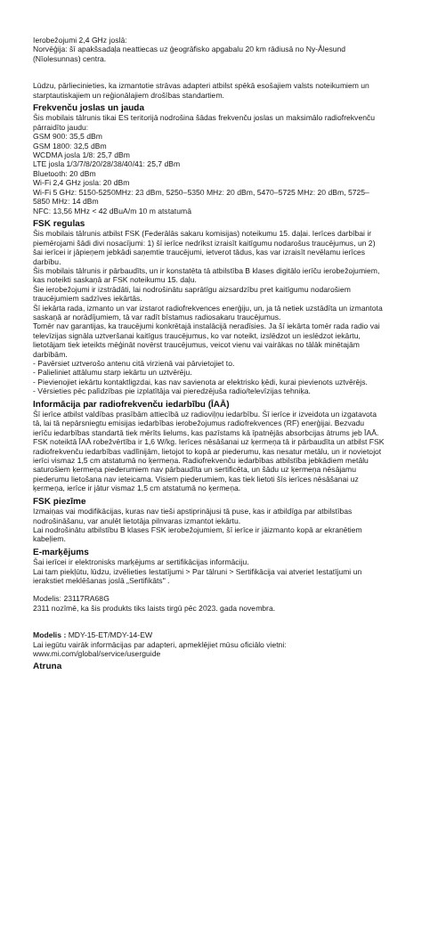Ierobežojumi 2,4 GHz joslā:
Norvēģija: šī apakšsadaļa neattiecas uz ģeogrāfisko apgabalu 20 km rādiusā no Ny-Ålesund (Nīolesunnas) centra.
Lūdzu, pārliecinieties, ka izmantotie strāvas adapteri atbilst spēkā esošajiem valsts noteikumiem un starptautiskajiem un reģionālajiem drošības standartiem.
Frekvenču joslas un jauda
Šis mobilais tālrunis tikai ES teritorijā nodrošina šādas frekvenču joslas un maksimālo radiofrekvenču pārraidīto jaudu:
GSM 900: 35,5 dBm
GSM 1800: 32,5 dBm
WCDMA josla 1/8: 25,7 dBm
LTE josla 1/3/7/8/20/28/38/40/41: 25,7 dBm
Bluetooth: 20 dBm
Wi-Fi 2,4 GHz josla: 20 dBm
Wi-Fi 5 GHz: 5150-5250MHz: 23 dBm, 5250–5350 MHz: 20 dBm, 5470–5725 MHz: 20 dBm, 5725–5850 MHz: 14 dBm
NFC: 13,56 MHz < 42 dBuA/m 10 m atstatumā
FSK regulas
Šis mobilais tālrunis atbilst FSK (Federālās sakaru komisijas) noteikumu 15. daļai. Ierīces darbībai ir piemērojami šādi divi nosacījumi: 1) šī ierīce nedrīkst izraisīt kaitīgumu nodarošus traucējumus, un 2) šai ierīcei ir jāpieņem jebkādi saņemtie traucējumi, ietverot tādus, kas var izraisīt nevēlamu ierīces darbību.
Šis mobilais tālrunis ir pārbaudīts, un ir konstatēta tā atbilstība B klases digitālo ierīču ierobežojumiem, kas noteikti saskaņā ar FSK noteikumu 15. daļu.
Šie ierobežojumi ir izstrādāti, lai nodrošinātu saprātīgu aizsardzību pret kaitīgumu nodarošiem traucējumiem sadzīves iekārtās.
Šī iekārta rada, izmanto un var izstarot radiofrekvences enerģiju, un, ja tā netiek uzstādīta un izmantota saskaņā ar norādījumiem, tā var radīt bīstamus radiosakaru traucējumus.
Tomēr nav garantijas, ka traucējumi konkrētajā instalācijā neradīsies. Ja šī iekārta tomēr rada radio vai televīzijas signāla uztveršanai kaitīgus traucējumus, ko var noteikt, izslēdzot un ieslēdzot iekārtu, lietotājam tiek ieteikts mēģināt novērst traucējumus, veicot vienu vai vairākas no tālāk minētajām darbībām.
- Pavērsiet uztverošo antenu citā virzienā vai pārvietojiet to.
- Palieliniet attālumu starp iekārtu un uztvērēju.
- Pievienojiet iekārtu kontaktligzdai, kas nav savienota ar elektrisko ķēdi, kurai pievienots uztvērējs.
- Vērsieties pēc palīdzības pie izplatītāja vai pieredzējuša radio/televīzijas tehniķa.
Informācija par radiofrekvenču iedarbību (ĪAĀ)
Šī ierīce atbilst valdības prasībām attiecībā uz radioviļņu iedarbību. Šī ierīce ir izveidota un izgatavota tā, lai tā nepārsniegtu emisijas iedarbības ierobežojumus radiofrekvences (RF) enerģijai. Bezvadu ierīču iedarbības standartā tiek mērīts lielums, kas pazīstams kā īpatnējās absorbcijas ātrums jeb ĪAĀ.
FSK noteiktā ĪAĀ robežvērtība ir 1,6 W/kg. Ierīces nēsāšanai uz ķermeņa tā ir pārbaudīta un atbilst FSK radiofrekvenču iedarbības vadlīnijām, lietojot to kopā ar piederumu, kas nesatur metālu, un ir novietojot ierīci vismaz 1,5 cm atstatumā no ķermeņa. Radiofrekvenču iedarbības atbilstība jebkādiem metālu saturošiem ķermeņa piederumiem nav pārbaudīta un sertificēta, un šādu uz ķermeņa nēsājamu piederumu lietošana nav ieteicama. Visiem piederumiem, kas tiek lietoti šīs ierīces nēsāšanai uz ķermeņa, ierīce ir jātur vismaz 1,5 cm atstatumā no ķermeņa.
FSK piezīme
Izmaiņas vai modifikācijas, kuras nav tieši apstiprinājusi tā puse, kas ir atbildīga par atbilstības nodrošināšanu, var anulēt lietotāja pilnvaras izmantot iekārtu.
Lai nodrošinātu atbilstību B klases FSK ierobežojumiem, šī ierīce ir jāizmanto kopā ar ekranētiem kabeļiem.
E-marķējums
Šai ierīcei ir elektronisks marķējums ar sertifikācijas informāciju.
Lai tam piekļūtu, lūdzu, izvēlieties Iestatījumi > Par tālruni > Sertifikācija vai atveriet Iestatījumi un ierakstiet meklēšanas joslā „Sertifikāts" .
Modelis: 23117RA68G
2311 nozīmē, ka šis produkts tiks laists tirgū pēc 2023. gada novembra.
Modelis : MDY-15-ET/MDY-14-EW
Lai iegūtu vairāk informācijas par adapteri, apmeklējiet mūsu oficiālo vietni: www.mi.com/global/service/userguide
Atruna